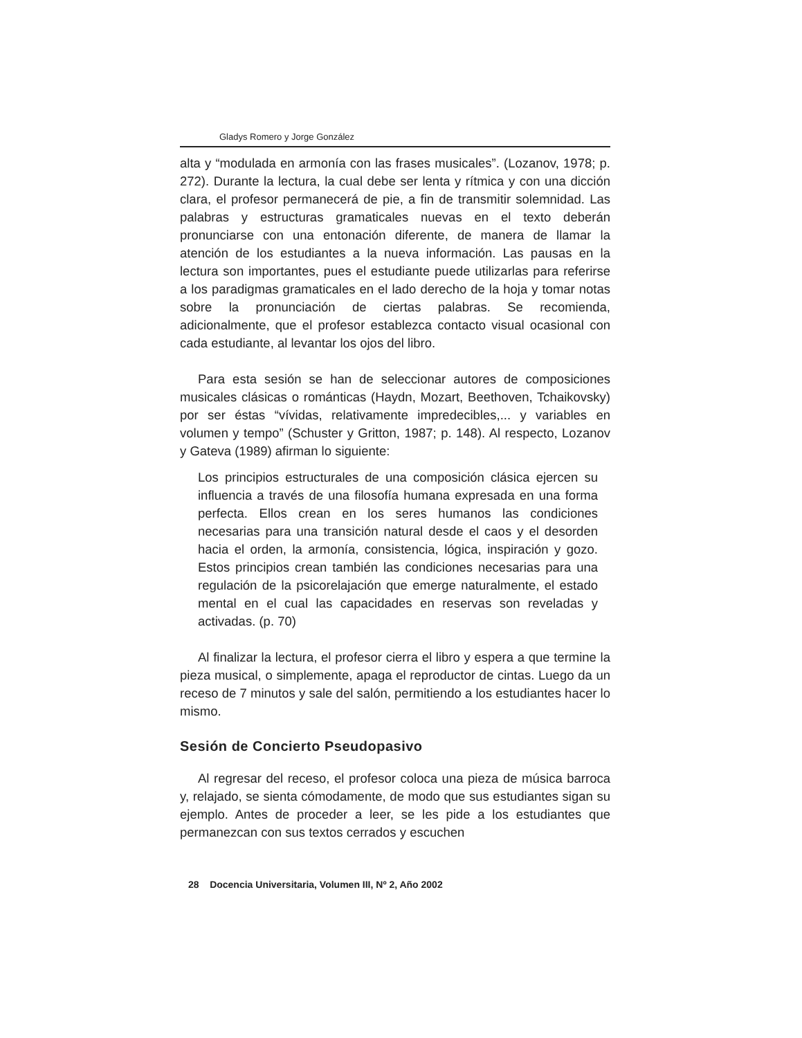Gladys Romero y Jorge González
alta y “modulada en armonía con las frases musicales”. (Lozanov, 1978; p. 272). Durante la lectura, la cual debe ser lenta y rítmica y con una dicción clara, el profesor permanecerá de pie, a fin de transmitir solemnidad. Las palabras y estructuras gramaticales nuevas en el texto deberán pronunciarse con una entonación diferente, de manera de llamar la atención de los estudiantes a la nueva información. Las pausas en la lectura son importantes, pues el estudiante puede utilizarlas para referirse a los paradigmas gramaticales en el lado derecho de la hoja y tomar notas sobre la pronunciación de ciertas palabras. Se recomienda, adicionalmente, que el profesor establezca contacto visual ocasional con cada estudiante, al levantar los ojos del libro.
Para esta sesión se han de seleccionar autores de composiciones musicales clásicas o románticas (Haydn, Mozart, Beethoven, Tchaikovsky) por ser éstas “vívidas, relativamente impredecibles,... y variables en volumen y tempo” (Schuster y Gritton, 1987; p. 148). Al respecto, Lozanov y Gateva (1989) afirman lo siguiente:
Los principios estructurales de una composición clásica ejercen su influencia a través de una filosofía humana expresada en una forma perfecta. Ellos crean en los seres humanos las condiciones necesarias para una transición natural desde el caos y el desorden hacia el orden, la armonía, consistencia, lógica, inspiración y gozo. Estos principios crean también las condiciones necesarias para una regulación de la psicorelajación que emerge naturalmente, el estado mental en el cual las capacidades en reservas son reveladas y activadas. (p. 70)
Al finalizar la lectura, el profesor cierra el libro y espera a que termine la pieza musical, o simplemente, apaga el reproductor de cintas. Luego da un receso de 7 minutos y sale del salón, permitiendo a los estudiantes hacer lo mismo.
Sesión de Concierto Pseudopasivo
Al regresar del receso, el profesor coloca una pieza de música barroca y, relajado, se sienta cómodamente, de modo que sus estudiantes sigan su ejemplo. Antes de proceder a leer, se les pide a los estudiantes que permanezcan con sus textos cerrados y escuchen
28 Docencia Universitaria, Volumen III, Nº 2, Año 2002